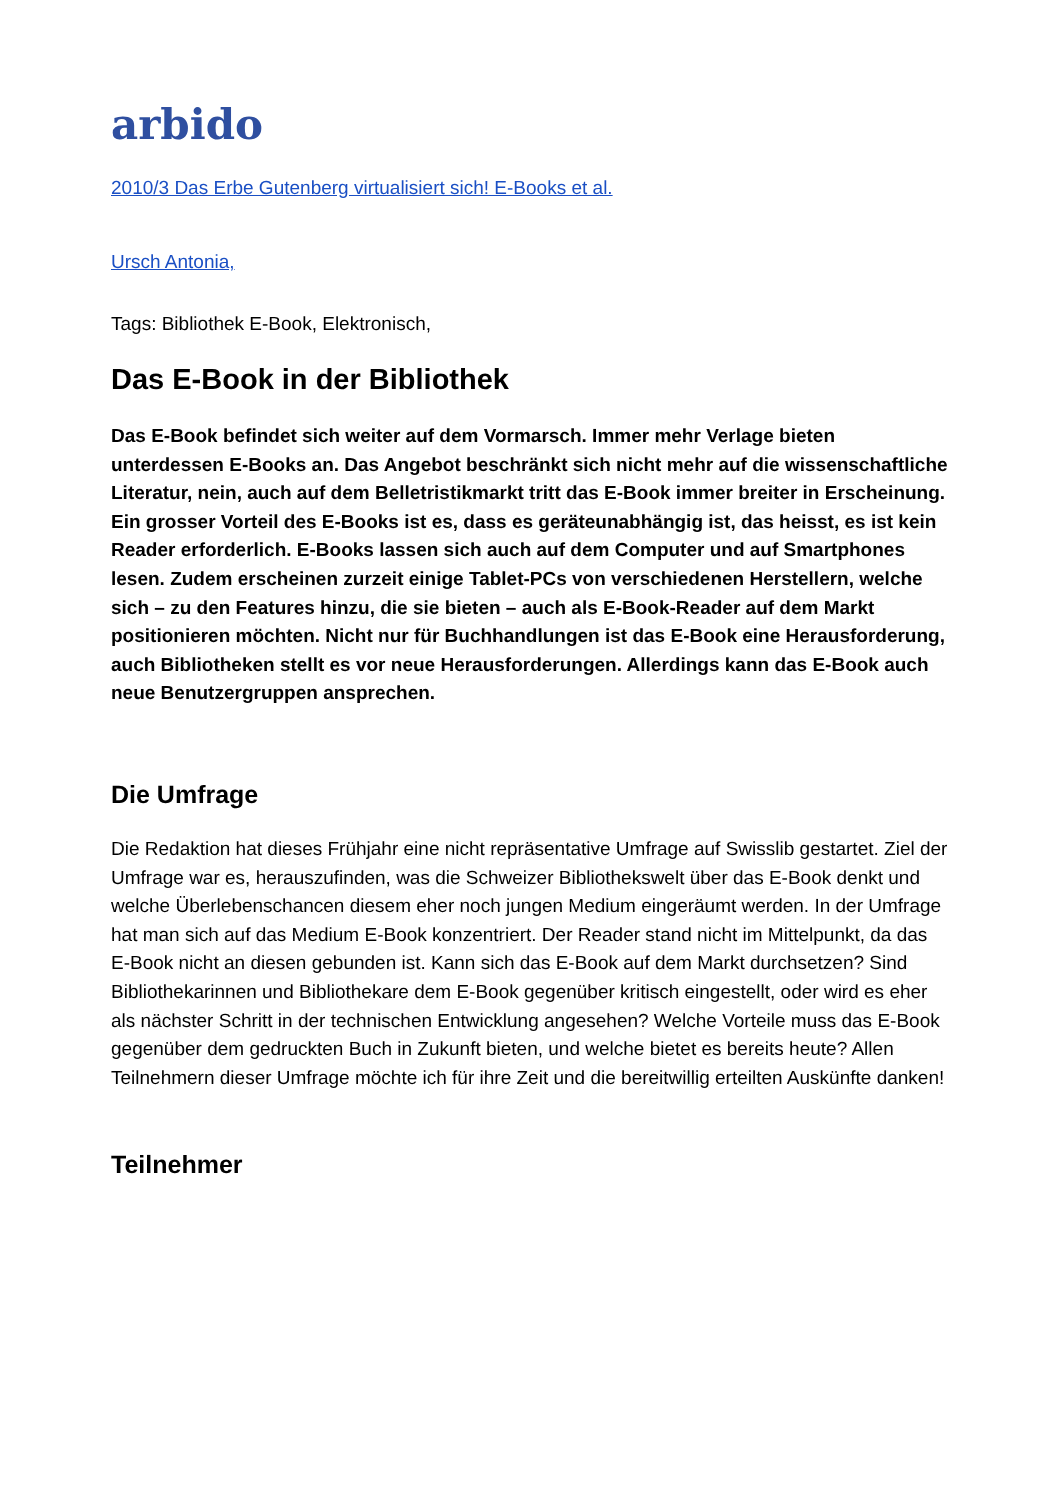arbido
2010/3 Das Erbe Gutenberg virtualisiert sich! E-Books et al.
Ursch Antonia,
Tags: Bibliothek E-Book, Elektronisch,
Das E-Book in der Bibliothek
Das E-Book befindet sich weiter auf dem Vormarsch. Immer mehr Verlage bieten unterdessen E-Books an. Das Angebot beschränkt sich nicht mehr auf die wissenschaftliche Literatur, nein, auch auf dem Belletristikmarkt tritt das E-Book immer breiter in Erscheinung. Ein grosser Vorteil des E-Books ist es, dass es geräteunabhängig ist, das heisst, es ist kein Reader erforderlich. E-Books lassen sich auch auf dem Computer und auf Smartphones lesen. Zudem erscheinen zurzeit einige Tablet-PCs von verschiedenen Herstellern, welche sich – zu den Features hinzu, die sie bieten – auch als E-Book-Reader auf dem Markt positionieren möchten. Nicht nur für Buchhandlungen ist das E-Book eine Herausforderung, auch Bibliotheken stellt es vor neue Herausforderungen. Allerdings kann das E-Book auch neue Benutzergruppen ansprechen.
Die Umfrage
Die Redaktion hat dieses Frühjahr eine nicht repräsentative Umfrage auf Swisslib gestartet. Ziel der Umfrage war es, herauszufinden, was die Schweizer Bibliothekswelt über das E-Book denkt und welche Überlebenschancen diesem eher noch jungen Medium eingeräumt werden. In der Umfrage hat man sich auf das Medium E-Book konzentriert. Der Reader stand nicht im Mittelpunkt, da das E-Book nicht an diesen gebunden ist. Kann sich das E-Book auf dem Markt durchsetzen? Sind Bibliothekarinnen und Bibliothekare dem E-Book gegenüber kritisch eingestellt, oder wird es eher als nächster Schritt in der technischen Entwicklung angesehen? Welche Vorteile muss das E-Book gegenüber dem gedruckten Buch in Zukunft bieten, und welche bietet es bereits heute? Allen Teilnehmern dieser Umfrage möchte ich für ihre Zeit und die bereitwillig erteilten Auskünfte danken!
Teilnehmer